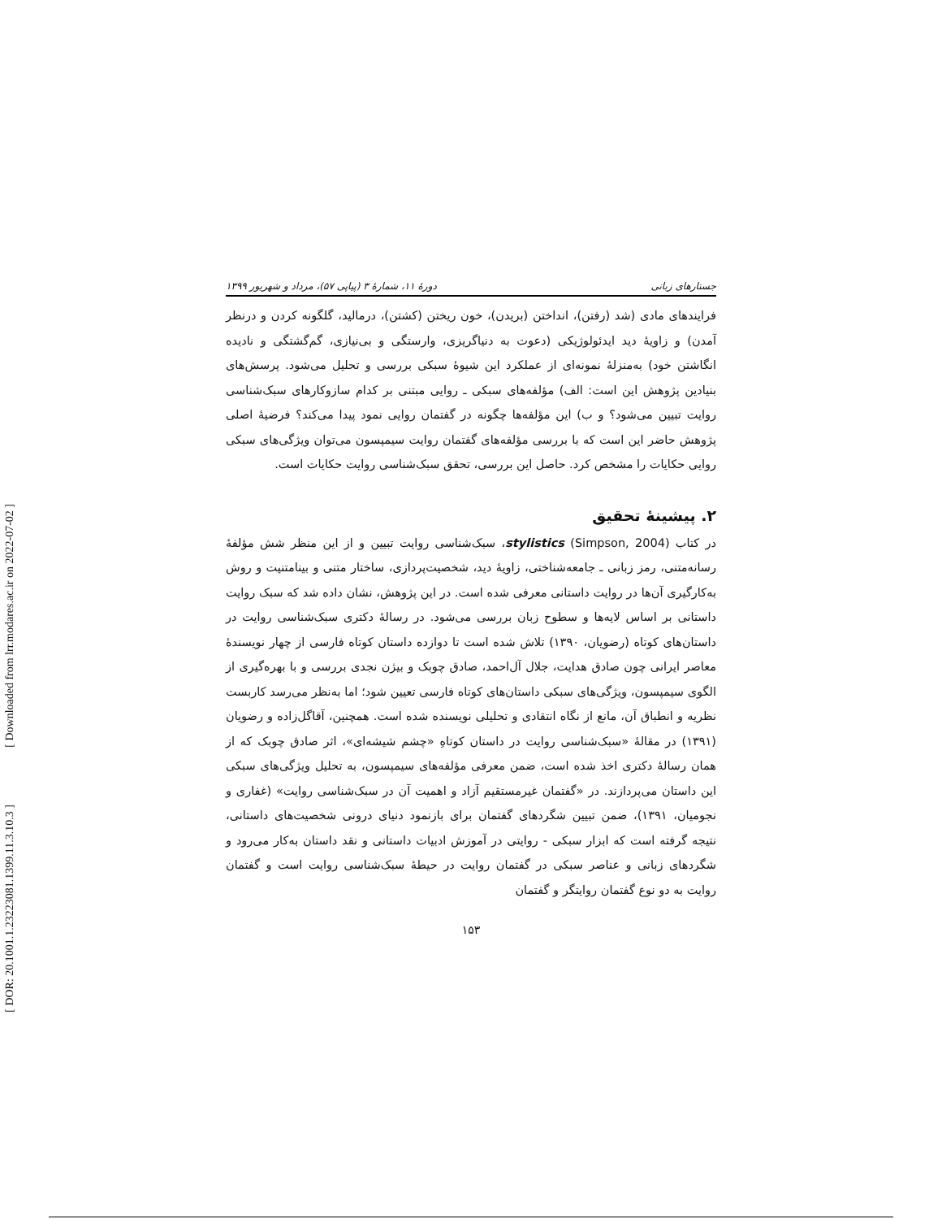[ Downloaded from lrr.modares.ac.ir on 2022-07-02 ]
[ DOR: 20.1001.1.23223081.1399.11.3.10.3 ]
جستارهای زبانی دورهٔ ۱۱، شمارهٔ ۳ (پیاپی ۵۷)، مرداد و شهریور ۱۳۹۹
فرایندهای مادی (شد (رفتن)، انداختن (بریدن)، خون ریختن (کشتن)، درمالید، گلگونه کردن و درنظر آمدن) و زاویهٔ دید ایدئولوژیکی (دعوت به دنیاگریزی، وارستگی و بی‌نیازی، گم‌گشتگی و نادیده انگاشتن خود) به‌منزلهٔ نمونه‌ای از عملکرد این شیوهٔ سبکی بررسی و تحلیل می‌شود. پرسش‌های بنیادین پژوهش این است: الف) مؤلفه‌های سبکی ـ روایی مبتنی بر کدام سازوکارهای سبک‌شناسی روایت تبیین می‌شود؟ و ب) این مؤلفه‌ها چگونه در گفتمان روایی نمود پیدا می‌کند؟ فرضیهٔ اصلی پژوهش حاضر این است که با بررسی مؤلفه‌های گفتمان روایت سیمپسون می‌توان ویژگی‌های سبکی روایی حکایات را مشخص کرد. حاصل این بررسی، تحقق سبک‌شناسی روایت حکایات است.
۲. پیشینهٔ تحقیق
در کتاب stylistics (Simpson, 2004)، سبک‌شناسی روایت تبیین و از این منظر شش مؤلفهٔ رسانه‌متنی، رمز زبانی ـ جامعه‌شناختی، زاویهٔ دید، شخصیت‌پردازی، ساختار متنی و بینامتنیت و روش به‌کارگیری آن‌ها در روایت داستانی معرفی شده است. در این پژوهش، نشان داده شد که سبک روایت داستانی بر اساس لایه‌ها و سطوح زبان بررسی می‌شود. در رسالهٔ دکتری سبک‌شناسی روایت در داستان‌های کوتاه (رضویان، ۱۳۹۰) تلاش شده است تا دوازده داستان کوتاه فارسی از چهار نویسندهٔ معاصر ایرانی چون صادق هدایت، جلال آل‌احمد، صادق چوبک و بیژن نجدی بررسی و با بهره‌گیری از الگوی سیمپسون، ویژگی‌های سبکی داستان‌های کوتاه فارسی تعیین شود؛ اما به‌نظر می‌رسد کاربست نظریه و انطباق آن، مانع از نگاه انتقادی و تحلیلی نویسنده شده است. همچنین، آقاگل‌زاده و رضویان (۱۳۹۱) در مقالهٔ «سبک‌شناسی روایت در داستان کوتاهِ «چشم شیشه‌ای»، اثر صادق چوبک که از همان رسالهٔ دکتری اخذ شده است، ضمن معرفی مؤلفه‌های سیمپسون، به تحلیل ویژگی‌های سبکی این داستان می‌پردازند. در «گفتمان غیرمستقیم آزاد و اهمیت آن در سبک‌شناسی روایت» (غفاری و نجومیان، ۱۳۹۱)، ضمن تبیین شگردهای گفتمان برای بازنمود دنیای درونی شخصیت‌های داستانی، نتیجه گرفته است که ابزار سبکی - روایتی در آموزش ادبیات داستانی و نقد داستان به‌کار می‌رود و شگردهای زبانی و عناصر سبکی در گفتمان روایت در حیطهٔ سبک‌شناسی روایت است و گفتمان روایت به دو نوع گفتمان روایتگر و گفتمان
۱۵۳